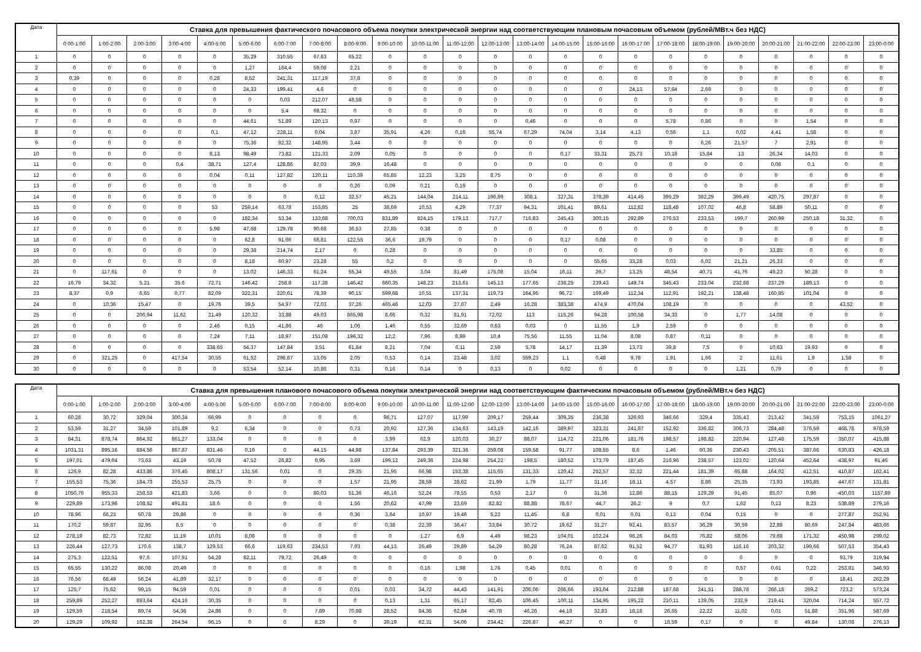| Дата | Ставка для превышения фактического почасового объема покупки электрической энергии над соответствующим плановым почасовым объемом (рублей/МВт.ч без НДС) | | | | | | | | | | | | | | | | | | | | | | | |
| --- | --- | --- | --- | --- | --- | --- | --- | --- | --- | --- | --- | --- | --- | --- | --- | --- | --- | --- | --- | --- | --- | --- | --- | --- |
| | 0:00-1:00 | 1:00-2:00 | 2:00-3:00 | 3:00-4:00 | 4:00-5:00 | 5:00-6:00 | 6:00-7:00 | 7:00-8:00 | 8:00-9:00 | 9:00-10:00 | 10:00-11:00 | 11:00-12:00 | 12:00-13:00 | 13:00-14:00 | 14:00-15:00 | 15:00-16:00 | 16:00-17:00 | 17:00-18:00 | 18:00-19:00 | 19:00-20:00 | 20:00-21:00 | 21:00-22:00 | 22:00-23:00 | 23:00-0:00 |
| 1 | 0 | 0 | 0 | 0 | 0 | 35,29 | 310,55 | 67,63 | 65,22 | 0 | 0 | 0 | 0 | 0 | 0 | 0 | 0 | 0 | 0 | 0 | 0 | 0 | 0 | 0 |
| 2 | 0 | 0 | 0 | 0 | 0 | 1,27 | 164,4 | 59,08 | 2,21 | 0 | 0 | 0 | 0 | 0 | 0 | 0 | 0 | 0 | 0 | 0 | 0 | 0 | 0 | 0 |
| 3 | 0,39 | 0 | 0 | 0 | 0,28 | 8,52 | 241,31 | 117,19 | 37,8 | 0 | 0 | 0 | 0 | 0 | 0 | 0 | 0 | 0 | 0 | 0 | 0 | 0 | 0 | 0 |
| 4 | 0 | 0 | 0 | 0 | 0 | 24,33 | 199,41 | 4,6 | 0 | 0 | 0 | 0 | 0 | 0 | 0 | 0 | 24,13 | 57,64 | 2,69 | 0 | 0 | 0 | 0 | 0 |
| 5 | 0 | 0 | 0 | 0 | 0 | 0 | 0,03 | 212,07 | 48,58 | 0 | 0 | 0 | 0 | 0 | 0 | 0 | 0 | 0 | 0 | 0 | 0 | 0 | 0 | 0 |
| 6 | 0 | 0 | 0 | 0 | 0 | 0 | 5,4 | 69,32 | 0 | 0 | 0 | 0 | 0 | 0 | 0 | 0 | 0 | 0 | 0 | 0 | 0 | 0 | 0 | 0 |
| 7 | 0 | 0 | 0 | 0 | 0 | 44,61 | 51,89 | 120,13 | 0,97 | 0 | 0 | 0 | 0 | 0,46 | 0 | 0 | 0 | 5,78 | 0,86 | 0 | 0 | 1,54 | 0 | 0 |
| 8 | 0 | 0 | 0 | 0 | 0,1 | 47,12 | 228,11 | 0,04 | 3,87 | 35,91 | 4,26 | 0,16 | 55,74 | 67,29 | 74,04 | 3,14 | 4,13 | 0,56 | 1,1 | 0,02 | 4,41 | 1,58 | 0 | 0 |
| 9 | 0 | 0 | 0 | 0 | 0 | 75,36 | 92,32 | 148,95 | 3,44 | 0 | 0 | 0 | 0 | 0 | 0 | 0 | 0 | 0 | 6,26 | 21,57 | 7 | 2,91 | 0 | 0 |
| 10 | 0 | 0 | 0 | 0 | 8,13 | 98,49 | 73,82 | 121,33 | 2,09 | 0,05 | 0 | 0 | 0 | 0 | 0,17 | 33,31 | 25,73 | 10,18 | 15,84 | 13 | 26,34 | 14,03 | 0 | 0 |
| 11 | 0 | 0 | 0 | 0,4 | 38,71 | 127,4 | 128,86 | 87,03 | 39,9 | 16,48 | 0 | 0 | 0 | 0 | 0 | 0 | 0 | 0 | 0 | 0 | 0,06 | 0,1 | 0 | 0 |
| 12 | 0 | 0 | 0 | 0 | 0,04 | 0,11 | 127,82 | 120,11 | 110,39 | 65,85 | 12,23 | 3,25 | 8,75 | 0 | 0 | 0 | 0 | 0 | 0 | 0 | 0 | 0 | 0 | 0 |
| 13 | 0 | 0 | 0 | 0 | 0 | 0 | 0 | 0 | 0,26 | 0,09 | 0,21 | 0,19 | 0 | 0 | 0 | 0 | 0 | 0 | 0 | 0 | 0 | 0 | 0 | 0 |
| 14 | 0 | 0 | 0 | 0 | 0 | 0 | 0 | 0,12 | 32,57 | 45,21 | 144,04 | 214,11 | 196,99 | 308,1 | 327,31 | 378,39 | 414,45 | 395,29 | 392,29 | 399,49 | 420,75 | 297,87 | 0 | 0 |
| 15 | 0 | 0 | 0 | 0 | 53 | 259,14 | 63,78 | 153,85 | 25 | 38,69 | 10,53 | 4,29 | 77,37 | 94,31 | 101,41 | 89,61 | 112,82 | 118,48 | 107,02 | 46,8 | 58,89 | 50,11 | 0 | 0 |
| 16 | 0 | 0 | 0 | 0 | 0 | 182,34 | 53,34 | 133,68 | 700,03 | 831,89 | 824,15 | 179,13 | 717,7 | 716,83 | 245,43 | 300,15 | 292,89 | 276,53 | 233,53 | 199,7 | 260,99 | 250,18 | 31,32 | 0 |
| 17 | 0 | 0 | 0 | 0 | 5,98 | 47,68 | 129,78 | 90,68 | 36,53 | 27,85 | 0,38 | 0 | 0 | 0 | 0 | 0 | 0 | 0 | 0 | 0 | 0 | 0 | 0 | 0 |
| 18 | 0 | 0 | 0 | 0 | 0 | 62,8 | 91,66 | 66,81 | 122,55 | 36,6 | 19,79 | 0 | 0 | 0 | 0,17 | 0,08 | 0 | 0 | 0 | 0 | 0 | 0 | 0 | 0 |
| 19 | 0 | 0 | 0 | 0 | 0 | 29,38 | 214,74 | 2,17 | 0 | 0,28 | 0 | 0 | 0 | 0 | 0 | 0 | 0 | 0 | 0 | 0 | 33,85 | 0 | 0 | 0 |
| 20 | 0 | 0 | 0 | 0 | 0 | 8,18 | 60,97 | 23,28 | 55 | 0,2 | 0 | 0 | 0 | 0 | 0 | 55,65 | 33,28 | 0,03 | 6,02 | 21,21 | 26,33 | 0 | 0 | 0 |
| 21 | 0 | 117,61 | 0 | 0 | 0 | 13,02 | 146,33 | 61,24 | 55,34 | 49,55 | 3,04 | 81,49 | 175,08 | 15,04 | 16,11 | 26,7 | 13,25 | 48,54 | 40,71 | 41,76 | 49,23 | 50,28 | 0 | 0 |
| 22 | 16,79 | 34,32 | 5,21 | 35,6 | 72,71 | 146,42 | 258,8 | 117,38 | 146,42 | 660,35 | 148,23 | 213,61 | 145,13 | 177,65 | 236,25 | 239,43 | 149,74 | 345,43 | 233,04 | 232,68 | 237,29 | 189,13 | 0 | 0 |
| 23 | 8,37 | 0,9 | 6,65 | 0,77 | 82,09 | 322,31 | 220,61 | 78,39 | 90,15 | 599,68 | 10,51 | 137,31 | 119,73 | 164,95 | 96,72 | 169,49 | 112,34 | 112,91 | 192,21 | 138,48 | 160,85 | 101,04 | 0 | 0 |
| 24 | 0 | 10,36 | 15,47 | 0 | 19,76 | 39,5 | 54,97 | 72,03 | 37,26 | 465,46 | 12,03 | 27,67 | 2,49 | 16,28 | 383,38 | 474,9 | 470,04 | 108,19 | 0 | 0 | 0 | 0 | 43,52 | 0 |
| 25 | 0 | 0 | 206,94 | 11,62 | 21,49 | 120,32 | 33,88 | 49,03 | 865,98 | 8,66 | 0,32 | 81,91 | 72,02 | 113 | 115,26 | 94,28 | 100,58 | 34,33 | 0 | 1,77 | 14,08 | 0 | 0 | 0 |
| 26 | 0 | 0 | 0 | 0 | 2,46 | 0,15 | 41,86 | 46 | 1,06 | 1,46 | 0,55 | 32,69 | 0,63 | 0,03 | 0 | 11,55 | 1,9 | 2,59 | 0 | 0 | 0 | 0 | 0 | 0 |
| 27 | 0 | 0 | 0 | 0 | 7,24 | 7,11 | 18,97 | 151,08 | 196,32 | 12,2 | 7,96 | 8,99 | 10,4 | 75,56 | 11,55 | 11,04 | 8,08 | 0,87 | 0,11 | 0 | 0 | 0 | 0 | 0 |
| 28 | 0 | 0 | 0 | 0 | 338,65 | 54,37 | 147,84 | 3,51 | 61,84 | 8,21 | 7,04 | 6,11 | 2,59 | 5,78 | 14,17 | 11,39 | 13,73 | 39,8 | 7,5 | 0 | 10,63 | 19,93 | 0 | 0 |
| 29 | 0 | 321,25 | 0 | 417,54 | 30,55 | 61,52 | 298,87 | 13,05 | 2,05 | 0,53 | 0,14 | 23,48 | 3,02 | 559,23 | 1,1 | 0,48 | 9,78 | 1,91 | 1,66 | 2 | 11,61 | 1,9 | 1,58 | 0 |
| 30 | 0 | 0 | 0 | 0 | 0 | 53,54 | 52,14 | 10,86 | 0,31 | 0,16 | 0,14 | 0 | 0,13 | 0 | 0,02 | 0 | 0 | 0 | 0 | 1,21 | 0,79 | 0 | 0 | 0 |
| Дата | Ставка для превышения планового почасового объема покупки электрической энергии над соответствующим фактическим почасовым объемом (рублей/МВт.ч без НДС) | | | | | | | | | | | | | | | | | | | | | | | |
| --- | --- | --- | --- | --- | --- | --- | --- | --- | --- | --- | --- | --- | --- | --- | --- | --- | --- | --- | --- | --- | --- | --- | --- | --- |
| | 0:00-1:00 | 1:00-2:00 | 2:00-3:00 | 3:00-4:00 | 4:00-5:00 | 5:00-6:00 | 6:00-7:00 | 7:00-8:00 | 8:00-9:00 | 9:00-10:00 | 10:00-11:00 | 11:00-12:00 | 12:00-13:00 | 13:00-14:00 | 14:00-15:00 | 15:00-16:00 | 16:00-17:00 | 17:00-18:00 | 18:00-19:00 | 19:00-20:00 | 20:00-21:00 | 21:00-22:00 | 22:00-23:00 | 23:00-0:00 |
| 1 | 60,28 | 30,72 | 329,04 | 300,34 | 66,99 | 0 | 0 | 0 | 0 | 96,71 | 127,07 | 117,99 | 209,17 | 259,44 | 309,35 | 236,38 | 326,93 | 346,66 | 329,4 | 335,43 | 213,42 | 341,59 | 753,15 | 1061,27 |
| 2 | 53,59 | 31,27 | 34,59 | 101,89 | 9,2 | 6,34 | 0 | 0 | 0,73 | 20,92 | 127,36 | 134,63 | 143,19 | 142,16 | 289,97 | 323,31 | 241,87 | 152,92 | 336,82 | 306,73 | 284,48 | 376,59 | 468,78 | 978,59 |
| 3 | 84,31 | 878,74 | 864,92 | 861,27 | 133,04 | 0 | 0 | 0 | 0 | 3,99 | 62,9 | 120,03 | 30,27 | 88,07 | 114,72 | 221,06 | 181,76 | 198,57 | 198,82 | 220,94 | 127,48 | 175,59 | 350,07 | 415,88 |
| 4 | 1031,31 | 895,16 | 884,56 | 867,87 | 831,46 | 0,16 | 0 | 44,15 | 44,98 | 137,84 | 293,39 | 321,36 | 259,08 | 159,58 | 91,77 | 108,55 | 8,6 | 1,46 | 60,36 | 230,43 | 205,51 | 387,66 | 630,83 | 426,18 |
| 5 | 197,01 | 479,04 | 73,63 | 43,19 | 50,78 | 47,52 | 26,82 | 0,95 | 3,69 | 199,12 | 249,36 | 224,98 | 254,22 | 198,5 | 180,52 | 173,79 | 187,45 | 216,96 | 238,57 | 123,02 | 120,64 | 452,64 | 438,97 | 91,46 |
| 6 | 126,9 | 82,28 | 433,86 | 376,45 | 808,17 | 131,56 | 0,01 | 0 | 29,35 | 21,95 | 66,98 | 153,38 | 115,65 | 131,33 | 120,42 | 252,57 | 32,32 | 221,44 | 181,39 | 65,88 | 164,02 | 412,51 | 410,87 | 162,41 |
| 7 | 155,53 | 75,36 | 184,73 | 255,53 | 25,75 | 0 | 0 | 0 | 1,57 | 21,95 | 28,59 | 28,62 | 21,99 | 1,79 | 11,77 | 31,16 | 18,11 | 4,57 | 8,86 | 25,35 | 73,93 | 193,85 | 447,67 | 131,81 |
| 8 | 1050,76 | 955,33 | 258,53 | 421,83 | 3,66 | 0 | 0 | 80,03 | 51,36 | 46,16 | 52,24 | 78,55 | 0,53 | 2,17 | 0 | 31,36 | 12,86 | 88,15 | 129,29 | 91,45 | 85,07 | 0,96 | 450,03 | 1157,89 |
| 9 | 229,89 | 173,96 | 108,52 | 491,81 | 18,6 | 0 | 0 | 0 | 1,56 | 20,62 | 47,99 | 23,69 | 82,82 | 88,88 | 78,67 | 44,7 | 26,2 | 9 | 0,7 | 1,62 | 0,13 | 8,23 | 538,89 | 279,16 |
| 10 | 78,96 | 66,23 | 50,78 | 29,86 | 0 | 0 | 0 | 0 | 0,36 | 3,64 | 10,97 | 19,46 | 5,22 | 11,45 | 6,8 | 0,01 | 0,01 | 0,13 | 0,04 | 0,15 | 0 | 0 | 277,87 | 252,91 |
| 11 | 170,2 | 59,87 | 32,95 | 8,5 | 0 | 0 | 0 | 0 | 0 | 0,38 | 22,39 | 36,47 | 33,84 | 30,72 | 19,62 | 31,27 | 92,41 | 83,57 | 36,29 | 30,59 | 22,88 | 80,69 | 247,84 | 483,66 |
| 12 | 278,19 | 82,73 | 72,82 | 11,19 | 10,01 | 8,08 | 0 | 0 | 0 | 0 | 1,27 | 6,9 | 4,49 | 98,23 | 104,01 | 102,24 | 96,26 | 84,03 | 76,82 | 68,06 | 79,68 | 171,32 | 450,98 | 299,02 |
| 13 | 226,44 | 127,73 | 170,6 | 138,7 | 129,53 | 66,6 | 119,63 | 234,53 | 7,93 | 44,13 | 26,49 | 29,89 | 54,29 | 80,28 | 76,24 | 87,62 | 91,52 | 94,77 | 81,93 | 116,16 | 203,32 | 199,66 | 507,53 | 354,43 |
| 14 | 275,3 | 122,51 | 97,6 | 107,91 | 54,28 | 82,11 | 79,72 | 26,49 | 0 | 0 | 0 | 0 | 0 | 0 | 0 | 0 | 0 | 0 | 0 | 0 | 0 | 0 | 93,79 | 319,94 |
| 15 | 65,55 | 130,22 | 86,08 | 20,49 | 0 | 0 | 0 | 0 | 0 | 0 | 0,16 | 1,98 | 1,76 | 0,45 | 0,01 | 0 | 0 | 0 | 0 | 0,57 | 0,61 | 0,22 | 253,81 | 346,93 |
| 16 | 76,56 | 68,49 | 56,24 | 41,89 | 32,17 | 0 | 0 | 0 | 0 | 0 | 0 | 0 | 0 | 0 | 0 | 0 | 0 | 0 | 0 | 0 | 0 | 0 | 18,41 | 262,29 |
| 17 | 125,7 | 75,62 | 99,15 | 94,59 | 0,01 | 0 | 0 | 0 | 0,01 | 0,03 | 34,72 | 44,43 | 141,91 | 206,06 | 266,66 | 193,04 | 212,88 | 187,68 | 241,51 | 288,78 | 266,18 | 269,2 | 723,2 | 573,24 |
| 18 | 259,89 | 252,27 | 893,64 | 424,16 | 30,35 | 0 | 0 | 0 | 0 | 0,13 | 1,31 | 65,17 | 82,45 | 106,45 | 100,11 | 134,95 | 195,22 | 210,11 | 139,05 | 232,9 | 219,41 | 320,04 | 714,24 | 557,72 |
| 19 | 129,59 | 218,54 | 89,74 | 54,36 | 24,86 | 0 | 0 | 7,89 | 70,98 | 28,52 | 84,36 | 62,84 | 40,78 | 46,26 | 44,18 | 32,83 | 18,18 | 26,65 | 22,22 | 11,02 | 0,01 | 51,88 | 351,98 | 587,69 |
| 20 | 129,29 | 109,92 | 162,38 | 264,54 | 96,15 | 0 | 0 | 8,29 | 0 | 39,19 | 62,31 | 54,06 | 234,42 | 226,87 | 46,27 | 0 | 0 | 18,59 | 0,17 | 0 | 0 | 49,84 | 130,08 | 276,13 |